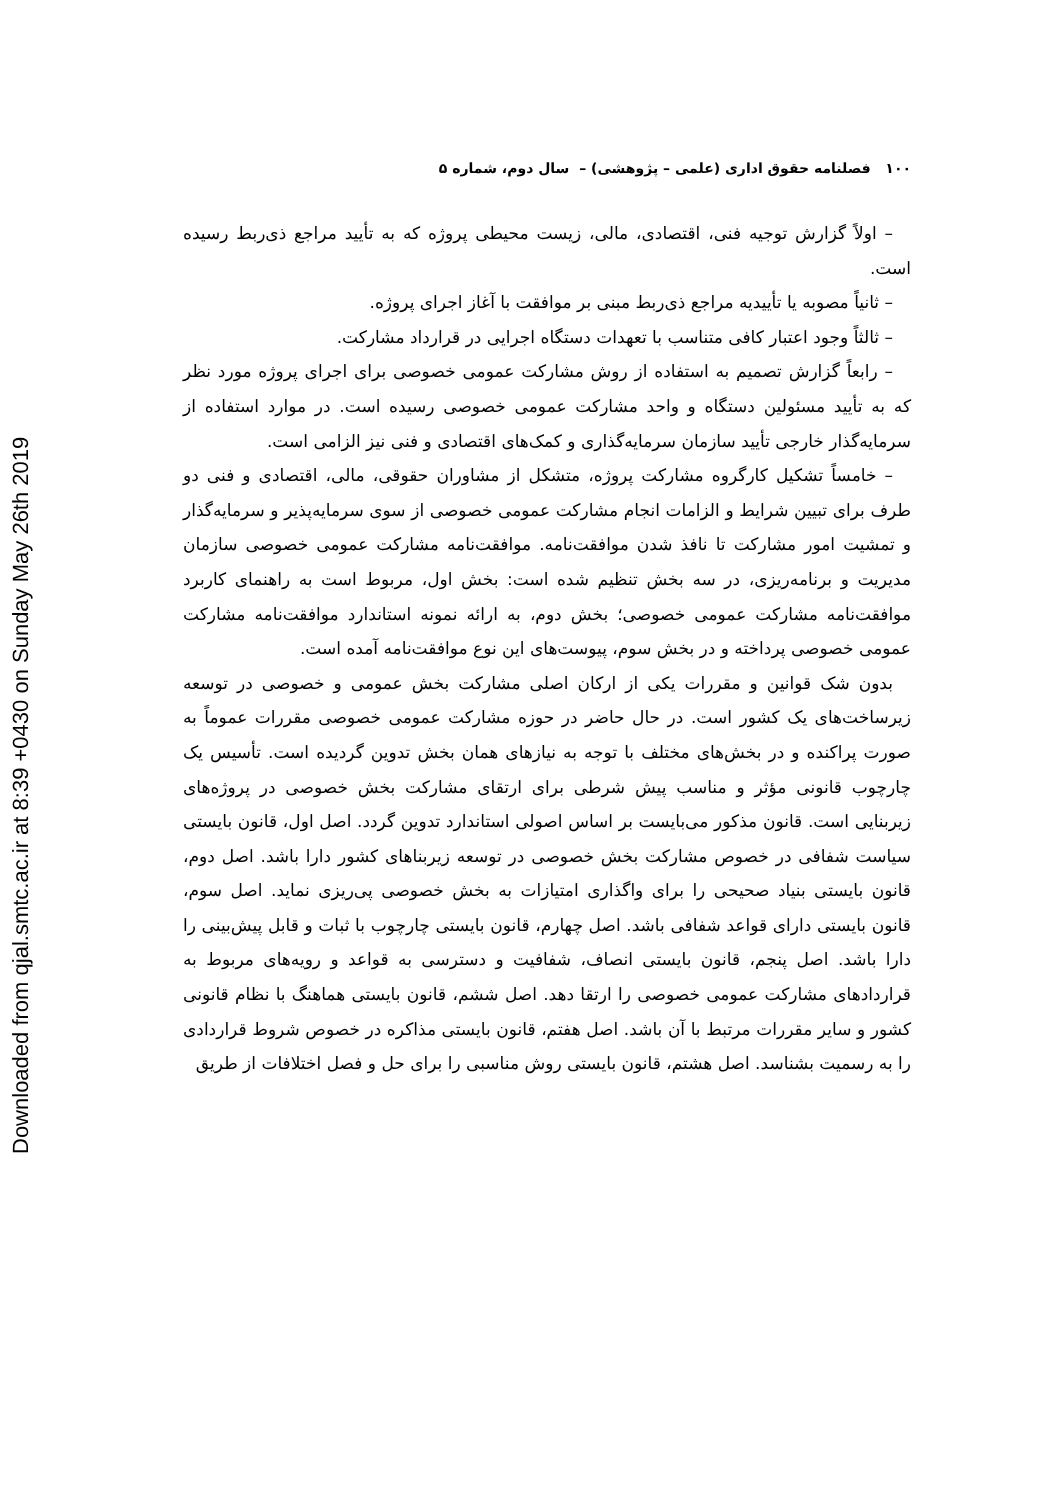Downloaded from qjal.smtc.ac.ir at 8:39 +0430 on Sunday May 26th 2019
۱۰۰ فصلنامه حقوق اداری (علمی – پژوهشی) – سال دوم، شماره ۵
– اولاً گزارش توجیه فنی، اقتصادی، مالی، زیست محیطی پروژه که به تأیید مراجع ذی‌ربط رسیده است.
– ثانیاً مصوبه یا تأییدیه مراجع ذی‌ربط مبنی بر موافقت با آغاز اجرای پروژه.
– ثالثاً وجود اعتبار کافی متناسب با تعهدات دستگاه اجرایی در قرارداد مشارکت.
– رابعاً گزارش تصمیم به استفاده از روش مشارکت عمومی خصوصی برای اجرای پروژه مورد نظر که به تأیید مسئولین دستگاه و واحد مشارکت عمومی خصوصی رسیده است. در موارد استفاده از سرمایه‌گذار خارجی تأیید سازمان سرمایه‌گذاری و کمک‌های اقتصادی و فنی نیز الزامی است.
– خامساً تشکیل کارگروه مشارکت پروژه، متشکل از مشاوران حقوقی، مالی، اقتصادی و فنی دو طرف برای تبیین شرایط و الزامات انجام مشارکت عمومی خصوصی از سوی سرمایه‌پذیر و سرمایه‌گذار و تمشیت امور مشارکت تا نافذ شدن موافقت‌نامه. موافقت‌نامه مشارکت عمومی خصوصی سازمان مدیریت و برنامه‌ریزی، در سه بخش تنظیم شده است: بخش اول، مربوط است به راهنمای کاربرد موافقت‌نامه مشارکت عمومی خصوصی؛ بخش دوم، به ارائه نمونه استاندارد موافقت‌نامه مشارکت عمومی خصوصی پرداخته و در بخش سوم، پیوست‌های این نوع موافقت‌نامه آمده است.
بدون شک قوانین و مقررات یکی از ارکان اصلی مشارکت بخش عمومی و خصوصی در توسعه زیرساخت‌های یک کشور است. در حال حاضر در حوزه مشارکت عمومی خصوصی مقررات عموماً به صورت پراکنده و در بخش‌های مختلف با توجه به نیازهای همان بخش تدوین گردیده است. تأسیس یک چارچوب قانونی مؤثر و مناسب پیش شرطی برای ارتقای مشارکت بخش خصوصی در پروژه‌های زیربنایی است. قانون مذکور می‌بایست بر اساس اصولی استاندارد تدوین گردد. اصل اول، قانون بایستی سیاست شفافی در خصوص مشارکت بخش خصوصی در توسعه زیربناهای کشور دارا باشد. اصل دوم، قانون بایستی بنیاد صحیحی را برای واگذاری امتیازات به بخش خصوصی پی‌ریزی نماید. اصل سوم، قانون بایستی دارای قواعد شفافی باشد. اصل چهارم، قانون بایستی چارچوب با ثبات و قابل پیش‌بینی را دارا باشد. اصل پنجم، قانون بایستی انصاف، شفافیت و دسترسی به قواعد و رویه‌های مربوط به قراردادهای مشارکت عمومی خصوصی را ارتقا دهد. اصل ششم، قانون بایستی هماهنگ با نظام قانونی کشور و سایر مقررات مرتبط با آن باشد. اصل هفتم، قانون بایستی مذاکره در خصوص شروط قراردادی را به رسمیت بشناسد. اصل هشتم، قانون بایستی روش مناسبی را برای حل و فصل اختلافات از طریق